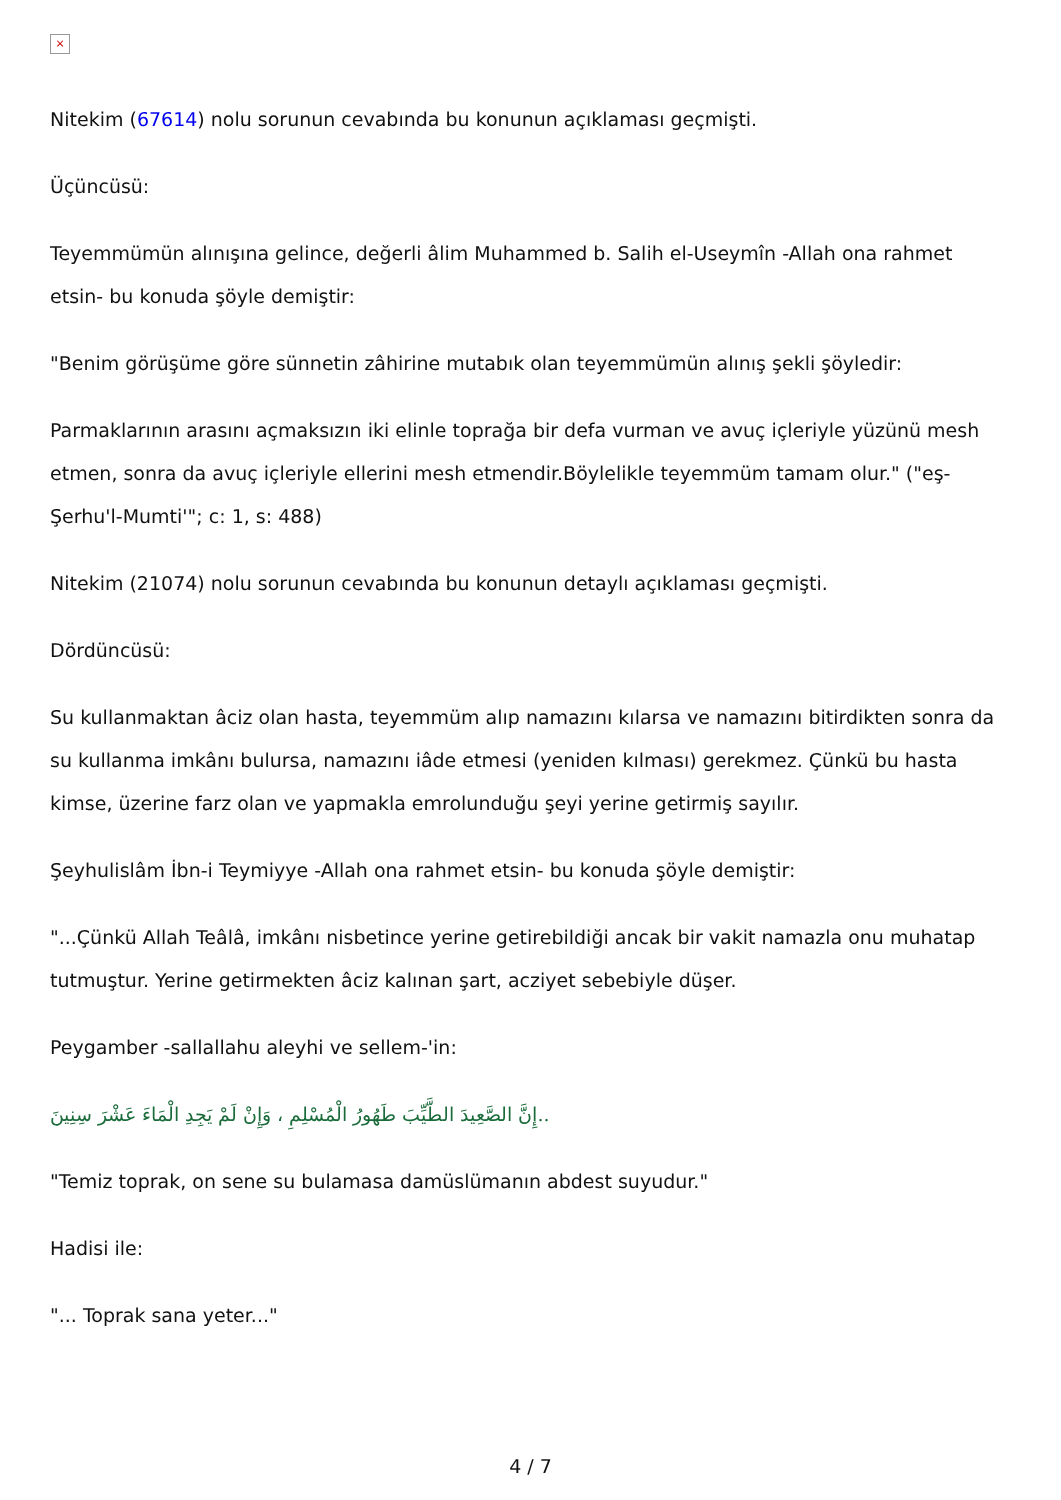×
Nitekim (67614) nolu sorunun cevabında bu konunun açıklaması geçmişti.
Üçüncüsü:
Teyemmümün alınışına gelince, değerli âlim Muhammed b. Salih el-Useymîn -Allah ona rahmet etsin- bu konuda şöyle demiştir:
"Benim görüşüme göre sünnetin zâhirine mutabık olan teyemmümün alınış şekli şöyledir:
Parmaklarının arasını açmaksızın iki elinle toprağa bir defa vurman ve avuç içleriyle yüzünü mesh etmen, sonra da avuç içleriyle ellerini mesh etmendir.Böylelikle teyemmüm tamam olur." ("eş-Şerhu'l-Mumti'"; c: 1, s: 488)
Nitekim (21074) nolu sorunun cevabında bu konunun detaylı açıklaması geçmişti.
Dördüncüsü:
Su kullanmaktan âciz olan hasta, teyemmüm alıp namazını kılarsa ve namazını bitirdikten sonra da su kullanma imkânı bulursa, namazını iâde etmesi (yeniden kılması) gerekmez. Çünkü bu hasta kimse, üzerine farz olan ve yapmakla emrolunduğu şeyi yerine getirmiş sayılır.
Şeyhulislâm İbn-i Teymiyye -Allah ona rahmet etsin- bu konuda şöyle demiştir:
"...Çünkü Allah Teâlâ, imkânı nisbetince yerine getirebildiği ancak bir vakit namazla onu muhatap tutmuştur. Yerine getirmekten âciz kalınan şart, acziyet sebebiyle düşer.
Peygamber -sallallahu aleyhi ve sellem-'in:
..إِنَّ الصَّعِيدَ الطَّيِّبَ طَهُورُ الْمُسْلِمِ ، وَإِنْ لَمْ يَجِدِ الْمَاءَ عَشْرَ سِنِينَ
"Temiz toprak, on sene su bulamasa damüslümanın abdest suyudur."
Hadisi ile:
"... Toprak sana yeter..."
4 / 7